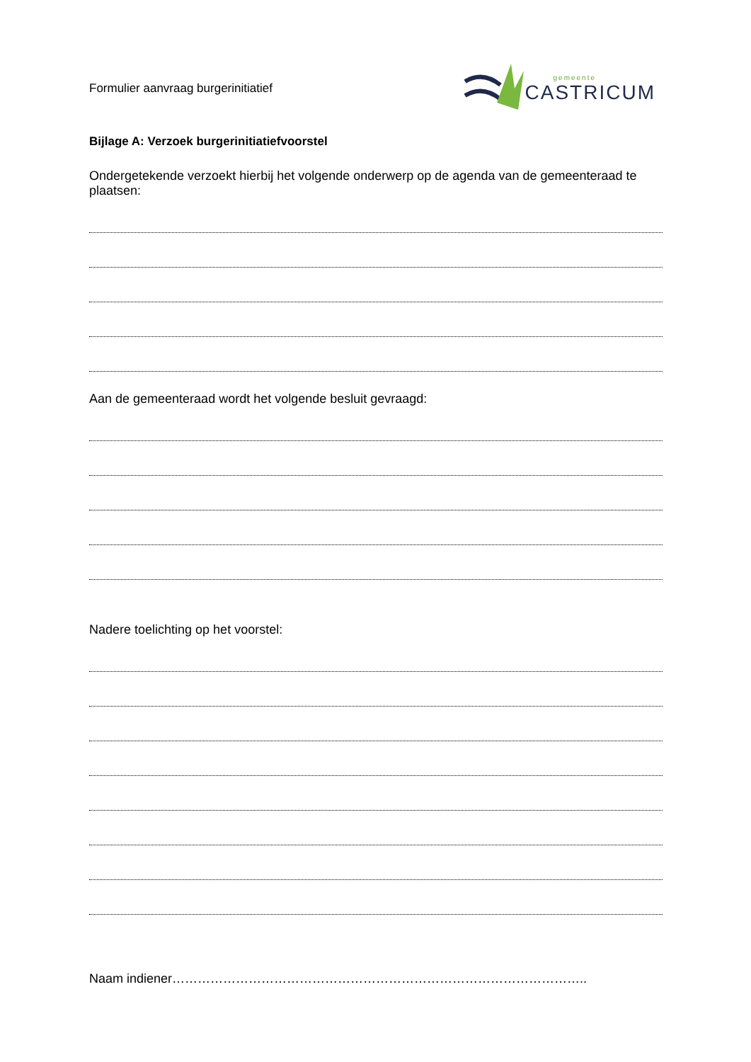Formulier aanvraag burgerinitiatief
gemeente
CASTRICUM
Bijlage A: Verzoek burgerinitiatiefvoorstel
Ondergetekende verzoekt hierbij het volgende onderwerp op de agenda van de gemeenteraad te plaatsen:
Aan de gemeenteraad wordt het volgende besluit gevraagd:
Nadere toelichting op het voorstel:
Naam indiener……………………………………………………………………………………..